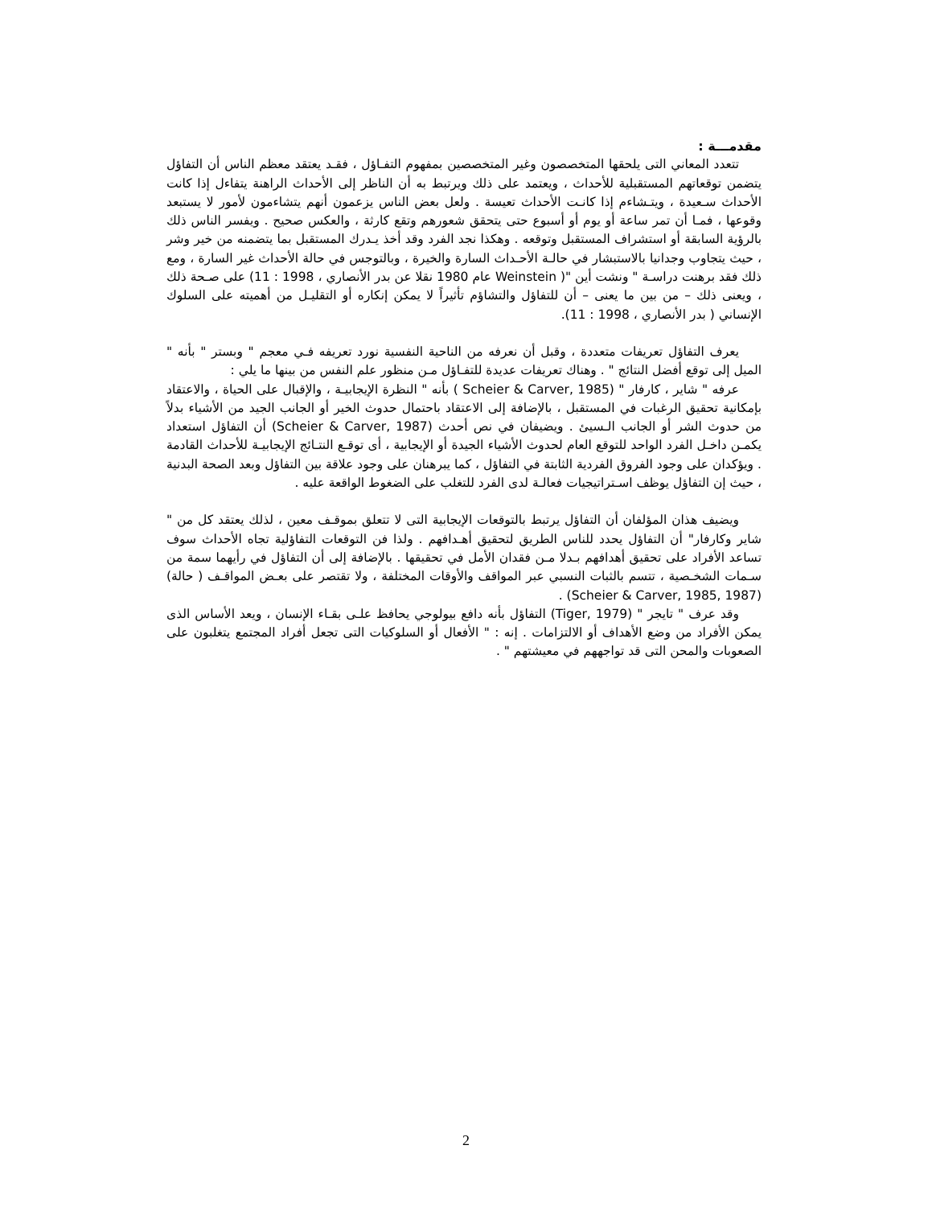مقدمـــة :
تتعدد المعاني التى يلحقها المتخصصون وغير المتخصصين بمفهوم التفـاؤل ، فقـد يعتقد معظم الناس أن التفاؤل يتضمن توقعاتهم المستقبلية للأحداث ، ويعتمد على ذلك ويرتبط به أن الناظر إلى الأحداث الراهنة يتفاءل إذا كانت الأحداث سـعيدة ، ويتـشاءم إذا كانـت الأحداث تعيسة . ولعل بعض الناس يزعمون أنهم يتشاءمون لأمور لا يستبعد وقوعها ، فمـا أن تمر ساعة أو يوم أو أسبوع حتى يتحقق شعورهم وتقع كارثة ، والعكس صحيح . ويفسر الناس ذلك بالرؤية السابقة أو استشراف المستقبل وتوقعه . وهكذا نجد الفرد وقد أخذ يـدرك المستقبل بما يتضمنه من خير وشر ، حيث يتجاوب وجدانيا بالاستبشار في حالـة الأحـداث السارة والخيرة ، وبالتوجس في حالة الأحداث غير السارة ، ومع ذلك فقد برهنت دراسـة " ونشت أين "( Weinstein عام 1980 نقلا عن بدر الأنصاري ، 1998 : 11) على صـحة ذلك ، ويعنى ذلك – من بين ما يعنى – أن للتفاؤل والتشاؤم تأثيراً لا يمكن إنكاره أو التقليـل من أهميته على السلوك الإنساني ( بدر الأنصاري ، 1998 : 11).
يعرف التفاؤل تعريفات متعددة ، وقبل أن نعرفه من الناحية النفسية نورد تعريفه فـي معجم " وبستر " بأنه " الميل إلى توقع أفضل النتائج " . وهناك تعريفات عديدة للتفـاؤل مـن منظور علم النفس من بينها ما يلي :
عرفه " شاير ، كارفار " (Scheier & Carver, 1985 ) بأنه " النظرة الإيجابيـة ، والإقبال على الحياة ، والاعتقاد بإمكانية تحقيق الرغبات في المستقبل ، بالإضافة إلى الاعتقاد باحتمال حدوث الخير أو الجانب الجيد من الأشياء بدلاً من حدوث الشر أو الجانب الـسيئ . ويضيفان في نص أحدث (Scheier & Carver, 1987) أن التفاؤل استعداد يكمـن داخـل الفرد الواحد للتوقع العام لحدوث الأشياء الجيدة أو الإيجابية ، أى توقـع النتـائج الإيجابيـة للأحداث القادمة . ويؤكدان على وجود الفروق الفردية الثابتة في التفاؤل ، كما يبرهنان على وجود علاقة بين التفاؤل وبعد الصحة البدنية ، حيث إن التفاؤل يوظف اسـتراتيجيات فعالـة لدى الفرد للتغلب على الضغوط الواقعة عليه .
ويضيف هذان المؤلفان أن التفاؤل يرتبط بالتوقعات الإيجابية التى لا تتعلق بموقـف معين ، لذلك يعتقد كل من " شاير وكارفار" أن التفاؤل يحدد للناس الطريق لتحقيق أهـدافهم . ولذا فن التوقعات التفاؤلية تجاه الأحداث سوف تساعد الأفراد على تحقيق أهدافهم بـدلا مـن فقدان الأمل في تحقيقها . بالإضافة إلى أن التفاؤل في رأيهما سمة من سـمات الشخـصية ، تتسم بالثبات النسبي عبر المواقف والأوقات المختلفة ، ولا تقتصر على بعـض المواقـف ( حالة) (Scheier & Carver, 1985, 1987) .
وقد عرف " تايجر " (Tiger, 1979) التفاؤل بأنه دافع بيولوجي يحافظ علـى بقـاء الإنسان ، ويعد الأساس الذى يمكن الأفراد من وضع الأهداف أو الالتزامات . إنه : " الأفعال أو السلوكيات التى تجعل أفراد المجتمع يتغلبون على الصعوبات والمحن التى قد تواجههم في معيشتهم " .
2